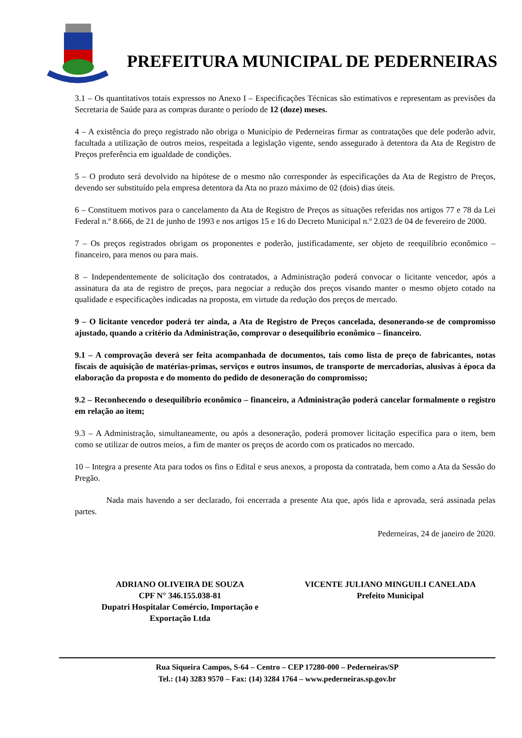PREFEITURA MUNICIPAL DE PEDERNEIRAS
3.1 – Os quantitativos totais expressos no Anexo I – Especificações Técnicas são estimativos e representam as previsões da Secretaria de Saúde para as compras durante o período de 12 (doze) meses.
4 – A existência do preço registrado não obriga o Município de Pederneiras firmar as contratações que dele poderão advir, facultada a utilização de outros meios, respeitada a legislação vigente, sendo assegurado à detentora da Ata de Registro de Preços preferência em igualdade de condições.
5 – O produto será devolvido na hipótese de o mesmo não corresponder às especificações da Ata de Registro de Preços, devendo ser substituído pela empresa detentora da Ata no prazo máximo de 02 (dois) dias úteis.
6 – Constituem motivos para o cancelamento da Ata de Registro de Preços as situações referidas nos artigos 77 e 78 da Lei Federal n.º 8.666, de 21 de junho de 1993 e nos artigos 15 e 16 do Decreto Municipal n.º 2.023 de 04 de fevereiro de 2000.
7 – Os preços registrados obrigam os proponentes e poderão, justificadamente, ser objeto de reequilíbrio econômico – financeiro, para menos ou para mais.
8 – Independentemente de solicitação dos contratados, a Administração poderá convocar o licitante vencedor, após a assinatura da ata de registro de preços, para negociar a redução dos preços visando manter o mesmo objeto cotado na qualidade e especificações indicadas na proposta, em virtude da redução dos preços de mercado.
9 – O licitante vencedor poderá ter ainda, a Ata de Registro de Preços cancelada, desonerando-se de compromisso ajustado, quando a critério da Administração, comprovar o desequilíbrio econômico – financeiro.
9.1 – A comprovação deverá ser feita acompanhada de documentos, tais como lista de preço de fabricantes, notas fiscais de aquisição de matérias-primas, serviços e outros insumos, de transporte de mercadorias, alusivas à época da elaboração da proposta e do momento do pedido de desoneração do compromisso;
9.2 – Reconhecendo o desequilíbrio econômico – financeiro, a Administração poderá cancelar formalmente o registro em relação ao item;
9.3 – A Administração, simultaneamente, ou após a desoneração, poderá promover licitação específica para o item, bem como se utilizar de outros meios, a fim de manter os preços de acordo com os praticados no mercado.
10 – Integra a presente Ata para todos os fins o Edital e seus anexos, a proposta da contratada, bem como a Ata da Sessão do Pregão.
Nada mais havendo a ser declarado, foi encerrada a presente Ata que, após lida e aprovada, será assinada pelas partes.
Pederneiras, 24 de janeiro de 2020.
ADRIANO OLIVEIRA DE SOUZA
CPF N° 346.155.038-81
Dupatri Hospitalar Comércio, Importação e
Exportação Ltda
VICENTE JULIANO MINGUILI CANELADA
Prefeito Municipal
Rua Siqueira Campos, S-64 – Centro – CEP 17280-000 – Pederneiras/SP
Tel.: (14) 3283 9570 – Fax: (14) 3284 1764 – www.pederneiras.sp.gov.br